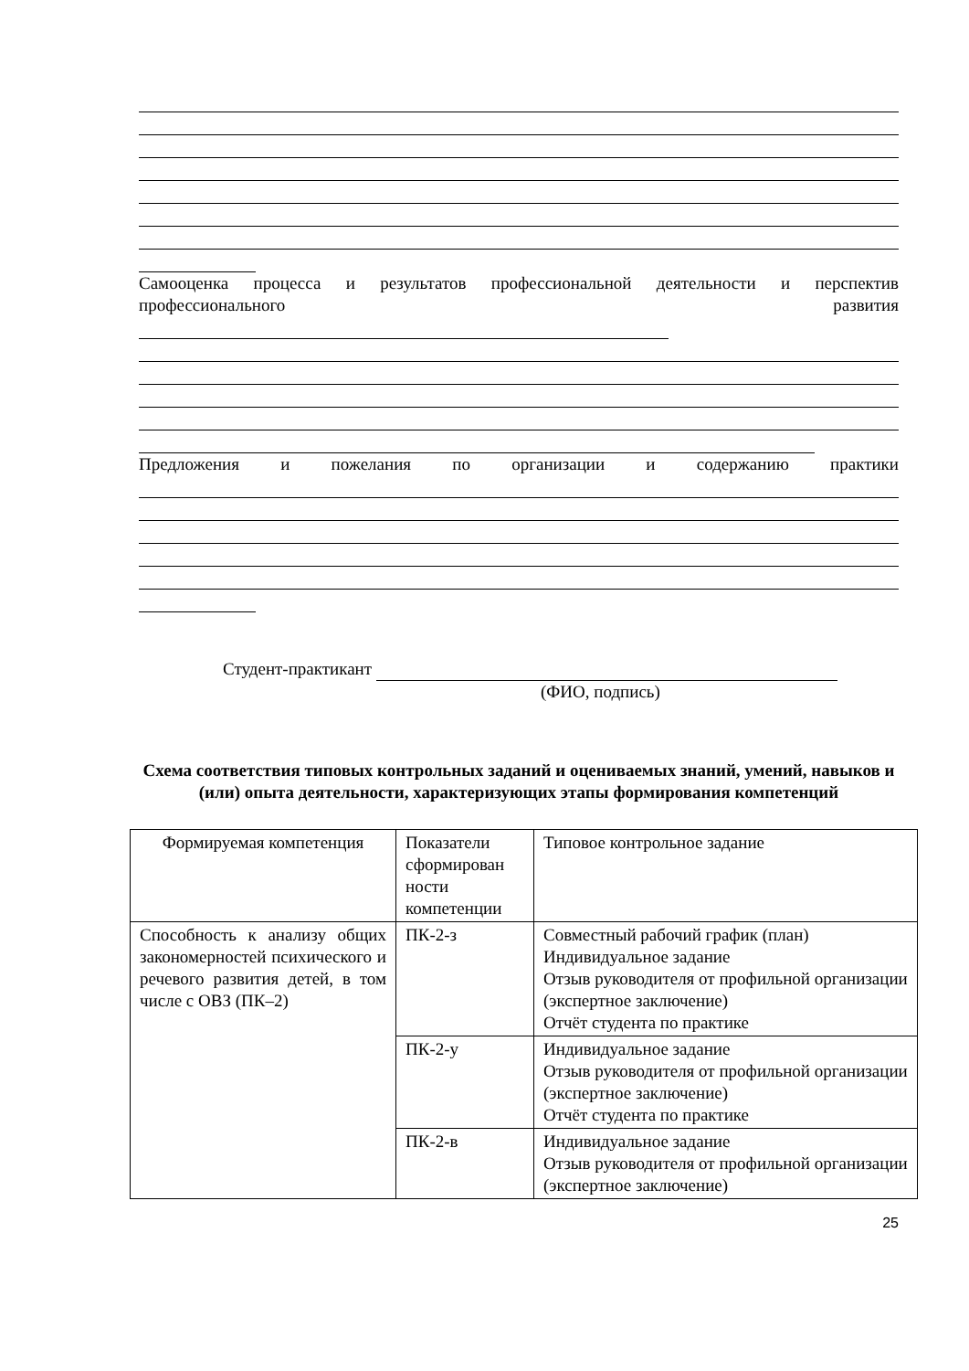Самооценка процесса и результатов профессиональной деятельности и перспектив профессионального развития
Предложения и пожелания по организации и содержанию практики
Студент-практикант
(ФИО, подпись)
Схема соответствия типовых контрольных заданий и оцениваемых знаний, умений, навыков и (или) опыта деятельности, характеризующих этапы формирования компетенций
| Формируемая компетенция | Показатели сформирован ности компетенции | Типовое контрольное задание |
| Способность к анализу общих закономерностей психического и речевого развития детей, в том числе с ОВЗ (ПК–2) | ПК-2-з | Совместный рабочий график (план) Индивидуальное задание Отзыв руководителя от профильной организации (экспертное заключение) Отчёт студента по практике |
| | ПК-2-у | Индивидуальное задание Отзыв руководителя от профильной организации (экспертное заключение) Отчёт студента по практике |
| | ПК-2-в | Индивидуальное задание Отзыв руководителя от профильной организации (экспертное заключение) |
25